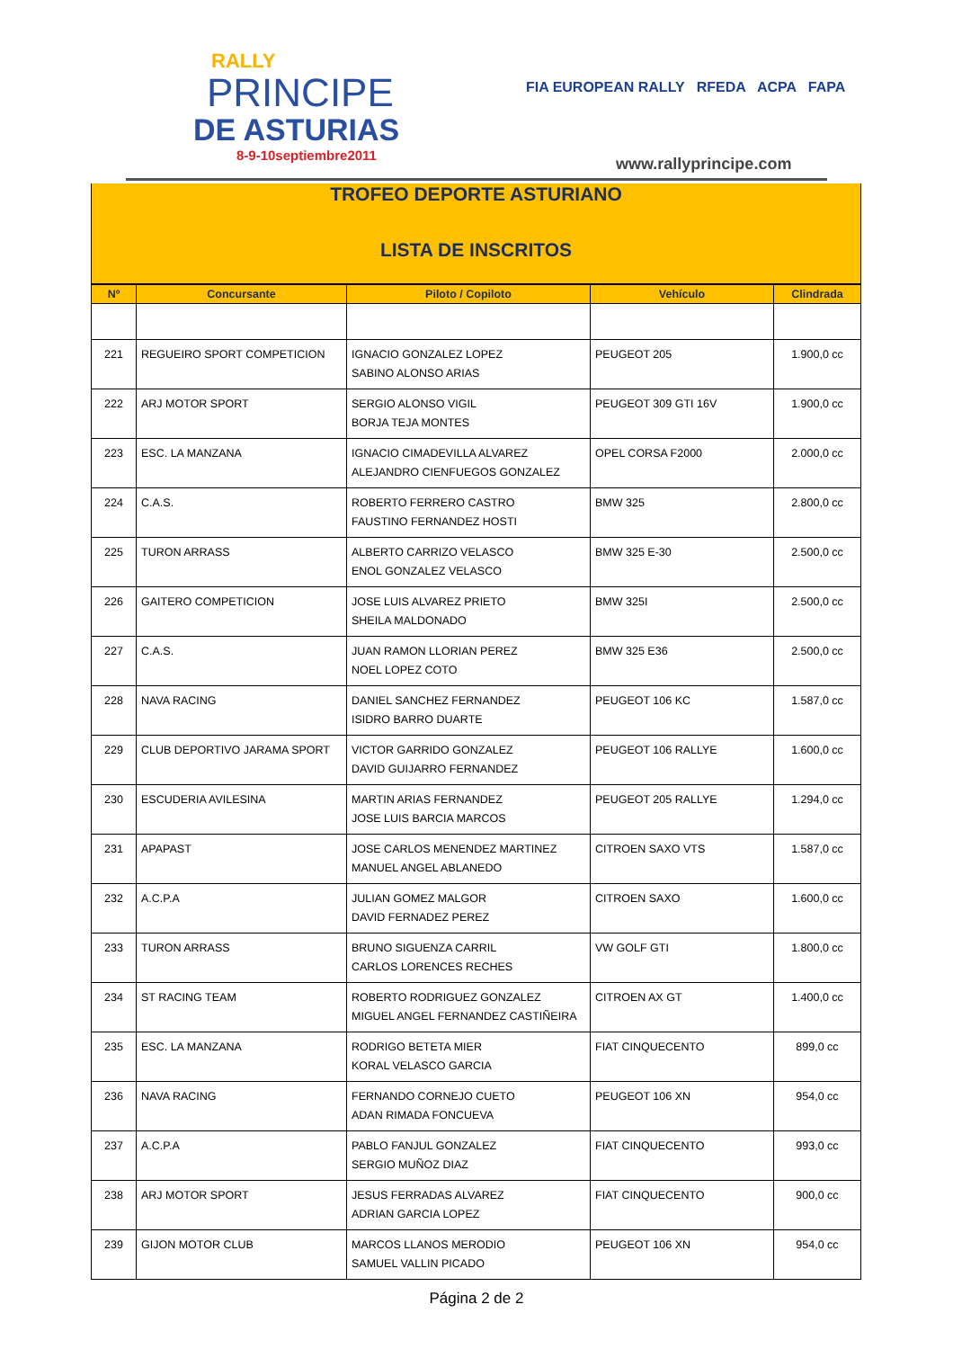RALLY
PRINCIPE
DE ASTURIAS
8-9-10septiembre2011
FIA EUROPEAN RALLY RFEDA ACPA FAPA
www.rallyprincipe.com
TROFEO DEPORTE ASTURIANO
LISTA DE INSCRITOS
| Nº | Concursante | Piloto / Copiloto | Vehículo | Clindrada |
| --- | --- | --- | --- | --- |
| 221 | REGUEIRO SPORT COMPETICION | IGNACIO GONZALEZ LOPEZ SABINO ALONSO ARIAS | PEUGEOT 205 | 1.900,0 cc |
| 222 | ARJ MOTOR SPORT | SERGIO ALONSO VIGIL BORJA TEJA MONTES | PEUGEOT 309 GTI 16V | 1.900,0 cc |
| 223 | ESC. LA MANZANA | IGNACIO CIMADEVILLA ALVAREZ ALEJANDRO CIENFUEGOS GONZALEZ | OPEL CORSA F2000 | 2.000,0 cc |
| 224 | C.A.S. | ROBERTO FERRERO CASTRO FAUSTINO FERNANDEZ HOSTI | BMW 325 | 2.800,0 cc |
| 225 | TURON ARRASS | ALBERTO CARRIZO VELASCO ENOL GONZALEZ VELASCO | BMW 325 E-30 | 2.500,0 cc |
| 226 | GAITERO COMPETICION | JOSE LUIS ALVAREZ PRIETO SHEILA MALDONADO | BMW 325I | 2.500,0 cc |
| 227 | C.A.S. | JUAN RAMON LLORIAN PEREZ NOEL LOPEZ COTO | BMW 325 E36 | 2.500,0 cc |
| 228 | NAVA RACING | DANIEL SANCHEZ FERNANDEZ ISIDRO BARRO DUARTE | PEUGEOT 106 KC | 1.587,0 cc |
| 229 | CLUB DEPORTIVO JARAMA SPORT | VICTOR GARRIDO GONZALEZ DAVID GUIJARRO FERNANDEZ | PEUGEOT 106 RALLYE | 1.600,0 cc |
| 230 | ESCUDERIA AVILESINA | MARTIN ARIAS FERNANDEZ JOSE LUIS BARCIA MARCOS | PEUGEOT 205 RALLYE | 1.294,0 cc |
| 231 | APAPAST | JOSE CARLOS MENENDEZ MARTINEZ MANUEL ANGEL ABLANEDO | CITROEN SAXO VTS | 1.587,0 cc |
| 232 | A.C.P.A | JULIAN GOMEZ MALGOR DAVID FERNADEZ PEREZ | CITROEN SAXO | 1.600,0 cc |
| 233 | TURON ARRASS | BRUNO SIGUENZA CARRIL CARLOS LORENCES RECHES | VW GOLF GTI | 1.800,0 cc |
| 234 | ST RACING TEAM | ROBERTO RODRIGUEZ GONZALEZ MIGUEL ANGEL FERNANDEZ CASTIÑEIRA | CITROEN AX GT | 1.400,0 cc |
| 235 | ESC. LA MANZANA | RODRIGO BETETA MIER KORAL VELASCO GARCIA | FIAT CINQUECENTO | 899,0 cc |
| 236 | NAVA RACING | FERNANDO CORNEJO CUETO ADAN RIMADA FONCUEVA | PEUGEOT 106 XN | 954,0 cc |
| 237 | A.C.P.A | PABLO FANJUL GONZALEZ SERGIO MUÑOZ DIAZ | FIAT CINQUECENTO | 993,0 cc |
| 238 | ARJ MOTOR SPORT | JESUS FERRADAS ALVAREZ ADRIAN GARCIA LOPEZ | FIAT CINQUECENTO | 900,0 cc |
| 239 | GIJON MOTOR CLUB | MARCOS LLANOS MERODIO SAMUEL VALLIN PICADO | PEUGEOT 106 XN | 954,0 cc |
Página 2 de 2